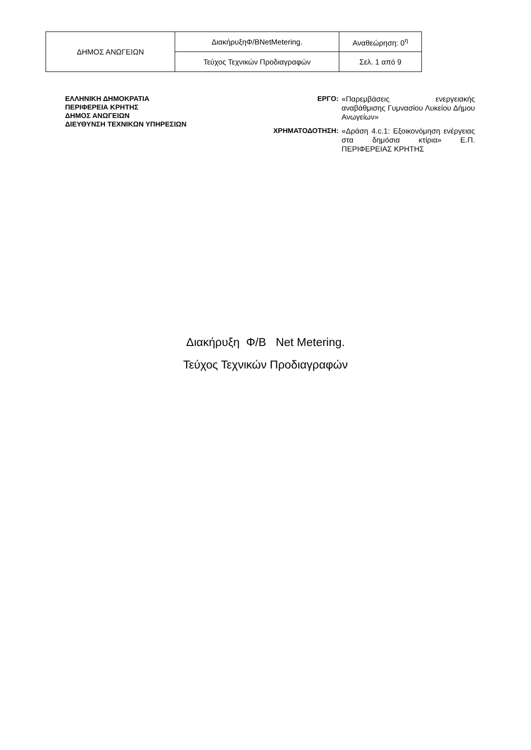| ΔΗΜΟΣ ΑΝΩΓΕΙΩΝ | ΔιακήρυξηΦ/BNetMetering. | Αναθεώρηση: 0<sup>η</sup> |
| | Τεύχος Τεχνικών Προδιαγραφών | Σελ. 1 από 9 |
ΕΛΛΗΝΙΚΗ ΔΗΜΟΚΡΑΤΙΑ
ΠΕΡΙΦΕΡΕΙΑ ΚΡΗΤΗΣ
ΔΗΜΟΣ ΑΝΩΓΕΙΩΝ
ΔΙΕΥΘΥΝΣΗ ΤΕΧΝΙΚΩΝ ΥΠΗΡΕΣΙΩΝ
ΕΡΓΟ:
«Παρεμβάσεις ενεργειακής αναβάθμισης Γυμνασίου Λυκείου Δήμου Ανωγείων»
ΧΡΗΜΑΤΟΔΟΤΗΣΗ:
«Δράση 4.c.1: Εξοικονόμηση ενέργειας στα δημόσια κτίρια» Ε.Π. ΠΕΡΙΦΕΡΕΙΑΣ ΚΡΗΤΗΣ
Διακήρυξη Φ/Β Net Metering.
Τεύχος Τεχνικών Προδιαγραφών